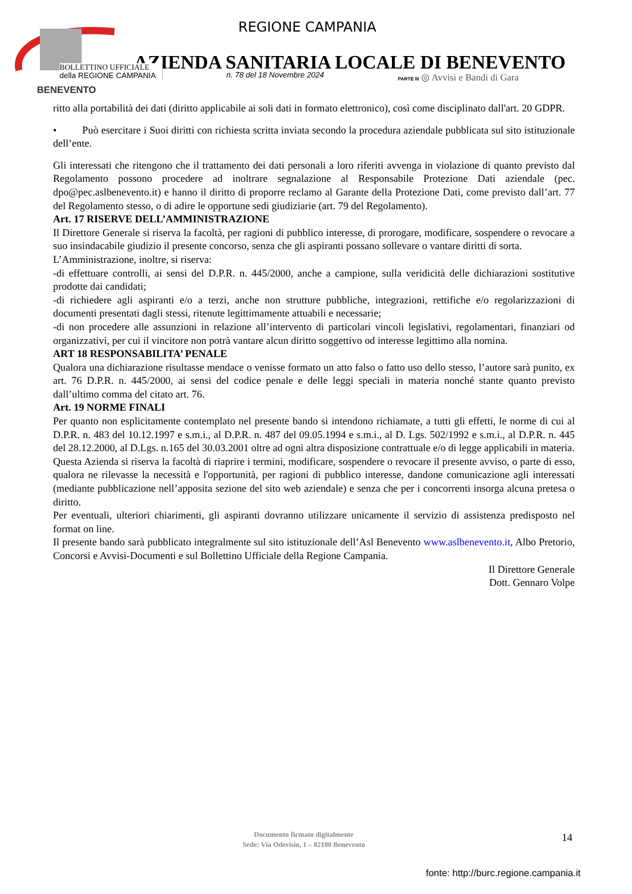BENEVENTO
REGIONE CAMPANIA
AZIENDA SANITARIA LOCALE DI BENEVENTO
BOLLETTINO UFFICIALE
della REGIONE CAMPANIA
n. 78 del 18 Novembre 2024
PARTE III ◎ Avvisi e Bandi di Gara
ritto alla portabilità dei dati (diritto applicabile ai soli dati in formato elettronico), così come disciplinato dall'art. 20 GDPR.
• Può esercitare i Suoi diritti con richiesta scritta inviata secondo la procedura aziendale pubblicata sul sito istituzionale dell’ente.
Gli interessati che ritengono che il trattamento dei dati personali a loro riferiti avvenga in violazione di quanto previsto dal Regolamento possono procedere ad inoltrare segnalazione al Responsabile Protezione Dati aziendale (pec. dpo@pec.aslbenevento.it) e hanno il diritto di proporre reclamo al Garante della Protezione Dati, come previsto dall’art. 77 del Regolamento stesso, o di adire le opportune sedi giudiziarie (art. 79 del Regolamento).
Art. 17 RISERVE DELL’AMMINISTRAZIONE
Il Direttore Generale si riserva la facoltà, per ragioni di pubblico interesse, di prorogare, modificare, sospendere o revocare a suo insindacabile giudizio il presente concorso, senza che gli aspiranti possano sollevare o vantare diritti di sorta.
L’Amministrazione, inoltre, si riserva:
-di effettuare controlli, ai sensi del D.P.R. n. 445/2000, anche a campione, sulla veridicità delle dichiarazioni sostitutive prodotte dai candidati;
-di richiedere agli aspiranti e/o a terzi, anche non strutture pubbliche, integrazioni, rettifiche e/o regolarizzazioni di documenti presentati dagli stessi, ritenute legittimamente attuabili e necessarie;
-di non procedere alle assunzioni in relazione all’intervento di particolari vincoli legislativi, regolamentari, finanziari od organizzativi, per cui il vincitore non potrà vantare alcun diritto soggettivo od interesse legittimo alla nomina.
ART 18 RESPONSABILITA’ PENALE
Qualora una dichiarazione risultasse mendace o venisse formato un atto falso o fatto uso dello stesso, l’autore sarà punito, ex art. 76 D.P.R. n. 445/2000, ai sensi del codice penale e delle leggi speciali in materia nonché stante quanto previsto dall’ultimo comma del citato art. 76.
Art. 19 NORME FINALI
Per quanto non esplicitamente contemplato nel presente bando si intendono richiamate, a tutti gli effetti, le norme di cui al D.P.R. n. 483 del 10.12.1997 e s.m.i., al D.P.R. n. 487 del 09.05.1994 e s.m.i., al D. Lgs. 502/1992 e s.m.i., al D.P.R. n. 445 del 28.12.2000, al D.Lgs. n.165 del 30.03.2001 oltre ad ogni altra disposizione contrattuale e/o di legge applicabili in materia.
Questa Azienda si riserva la facoltà di riaprire i termini, modificare, sospendere o revocare il presente avviso, o parte di esso, qualora ne rilevasse la necessità e l'opportunità, per ragioni di pubblico interesse, dandone comunicazione agli interessati (mediante pubblicazione nell’apposita sezione del sito web aziendale) e senza che per i concorrenti insorga alcuna pretesa o diritto.
Per eventuali, ulteriori chiarimenti, gli aspiranti dovranno utilizzare unicamente il servizio di assistenza predisposto nel format on line.
Il presente bando sarà pubblicato integralmente sul sito istituzionale dell’Asl Benevento www.aslbenevento.it, Albo Pretorio, Concorsi e Avvisi-Documenti e sul Bollettino Ufficiale della Regione Campania.
Il Direttore Generale
Dott. Gennaro Volpe
Documento firmato digitalmente
Sede: Via Oderisio, 1 – 82100 Benevento
14
fonte: http://burc.regione.campania.it